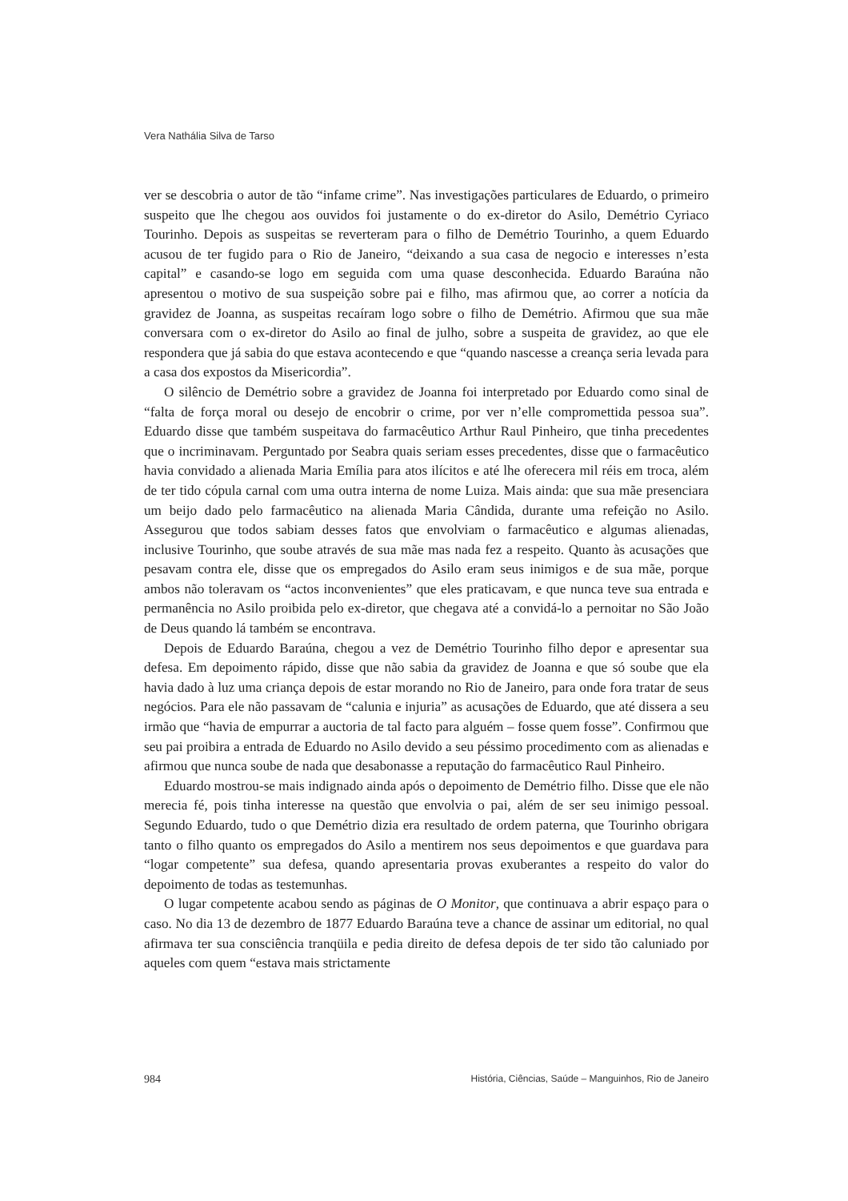Vera Nathália Silva de Tarso
ver se descobria o autor de tão “infame crime”. Nas investigações particulares de Eduardo, o primeiro suspeito que lhe chegou aos ouvidos foi justamente o do ex-diretor do Asilo, Demétrio Cyriaco Tourinho. Depois as suspeitas se reverteram para o filho de Demétrio Tourinho, a quem Eduardo acusou de ter fugido para o Rio de Janeiro, “deixando a sua casa de negocio e interesses n’esta capital” e casando-se logo em seguida com uma quase desconhecida. Eduardo Baraúna não apresentou o motivo de sua suspeição sobre pai e filho, mas afirmou que, ao correr a notícia da gravidez de Joanna, as suspeitas recaíram logo sobre o filho de Demétrio. Afirmou que sua mãe conversara com o ex-diretor do Asilo ao final de julho, sobre a suspeita de gravidez, ao que ele respondera que já sabia do que estava acontecendo e que “quando nascesse a creança seria levada para a casa dos expostos da Misericordia”.
O silêncio de Demétrio sobre a gravidez de Joanna foi interpretado por Eduardo como sinal de “falta de força moral ou desejo de encobrir o crime, por ver n’elle compromettida pessoa sua”. Eduardo disse que também suspeitava do farmacêutico Arthur Raul Pinheiro, que tinha precedentes que o incriminavam. Perguntado por Seabra quais seriam esses precedentes, disse que o farmacêutico havia convidado a alienada Maria Emília para atos ilícitos e até lhe oferecera mil réis em troca, além de ter tido cópula carnal com uma outra interna de nome Luiza. Mais ainda: que sua mãe presenciara um beijo dado pelo farmacêutico na alienada Maria Cândida, durante uma refeição no Asilo. Assegurou que todos sabiam desses fatos que envolviam o farmacêutico e algumas alienadas, inclusive Tourinho, que soube através de sua mãe mas nada fez a respeito. Quanto às acusações que pesavam contra ele, disse que os empregados do Asilo eram seus inimigos e de sua mãe, porque ambos não toleravam os “actos inconvenientes” que eles praticavam, e que nunca teve sua entrada e permanência no Asilo proibida pelo ex-diretor, que chegava até a convidá-lo a pernoitar no São João de Deus quando lá também se encontrava.
Depois de Eduardo Baraúna, chegou a vez de Demétrio Tourinho filho depor e apresentar sua defesa. Em depoimento rápido, disse que não sabia da gravidez de Joanna e que só soube que ela havia dado à luz uma criança depois de estar morando no Rio de Janeiro, para onde fora tratar de seus negócios. Para ele não passavam de “calunia e injuria” as acusações de Eduardo, que até dissera a seu irmão que “havia de empurrar a auctoria de tal facto para alguém – fosse quem fosse”. Confirmou que seu pai proibira a entrada de Eduardo no Asilo devido a seu péssimo procedimento com as alienadas e afirmou que nunca soube de nada que desabonasse a reputação do farmacêutico Raul Pinheiro.
Eduardo mostrou-se mais indignado ainda após o depoimento de Demétrio filho. Disse que ele não merecia fé, pois tinha interesse na questão que envolvia o pai, além de ser seu inimigo pessoal. Segundo Eduardo, tudo o que Demétrio dizia era resultado de ordem paterna, que Tourinho obrigara tanto o filho quanto os empregados do Asilo a mentirem nos seus depoimentos e que guardava para “logar competente” sua defesa, quando apresentaria provas exuberantes a respeito do valor do depoimento de todas as testemunhas.
O lugar competente acabou sendo as páginas de O Monitor, que continuava a abrir espaço para o caso. No dia 13 de dezembro de 1877 Eduardo Baraúna teve a chance de assinar um editorial, no qual afirmava ter sua consciência tranqüila e pedia direito de defesa depois de ter sido tão caluniado por aqueles com quem “estava mais strictamente
984 História, Ciências, Saúde – Manguinhos, Rio de Janeiro